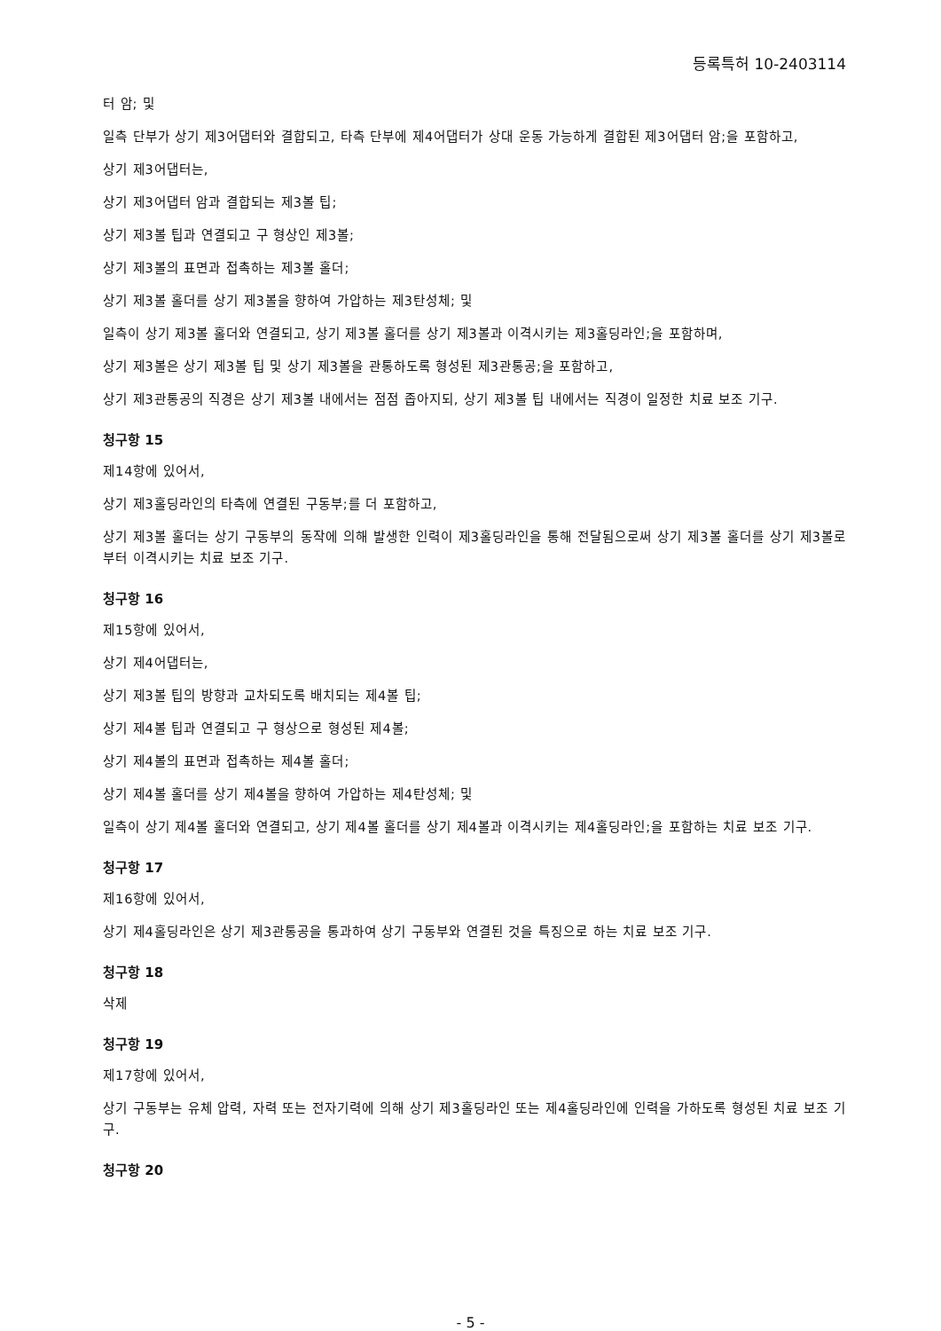등록특허 10-2403114
터 암; 및
일측 단부가 상기 제3어댑터와 결합되고, 타측 단부에 제4어댑터가 상대 운동 가능하게 결합된 제3어댑터 암;을 포함하고,
상기 제3어댑터는,
상기 제3어댑터 암과 결합되는 제3볼 팁;
상기 제3볼 팁과 연결되고 구 형상인 제3볼;
상기 제3볼의 표면과 접촉하는 제3볼 홀더;
상기 제3볼 홀더를 상기 제3볼을 향하여 가압하는 제3탄성체; 및
일측이 상기 제3볼 홀더와 연결되고, 상기 제3볼 홀더를 상기 제3볼과 이격시키는 제3홀딩라인;을 포함하며,
상기 제3볼은 상기 제3볼 팁 및 상기 제3볼을 관통하도록 형성된 제3관통공;을 포함하고,
상기 제3관통공의 직경은 상기 제3볼 내에서는 점점 좁아지되, 상기 제3볼 팁 내에서는 직경이 일정한 치료 보조 기구.
청구항 15
제14항에 있어서,
상기 제3홀딩라인의 타측에 연결된 구동부;를 더 포함하고,
상기 제3볼 홀더는 상기 구동부의 동작에 의해 발생한 인력이 제3홀딩라인을 통해 전달됨으로써 상기 제3볼 홀더를 상기 제3볼로부터 이격시키는 치료 보조 기구.
청구항 16
제15항에 있어서,
상기 제4어댑터는,
상기 제3볼 팁의 방향과 교차되도록 배치되는 제4볼 팁;
상기 제4볼 팁과 연결되고 구 형상으로 형성된 제4볼;
상기 제4볼의 표면과 접촉하는 제4볼 홀더;
상기 제4볼 홀더를 상기 제4볼을 향하여 가압하는 제4탄성체; 및
일측이 상기 제4볼 홀더와 연결되고, 상기 제4볼 홀더를 상기 제4볼과 이격시키는 제4홀딩라인;을 포함하는 치료 보조 기구.
청구항 17
제16항에 있어서,
상기 제4홀딩라인은 상기 제3관통공을 통과하여 상기 구동부와 연결된 것을 특징으로 하는 치료 보조 기구.
청구항 18
삭제
청구항 19
제17항에 있어서,
상기 구동부는 유체 압력, 자력 또는 전자기력에 의해 상기 제3홀딩라인 또는 제4홀딩라인에 인력을 가하도록 형성된 치료 보조 기구.
청구항 20
- 5 -